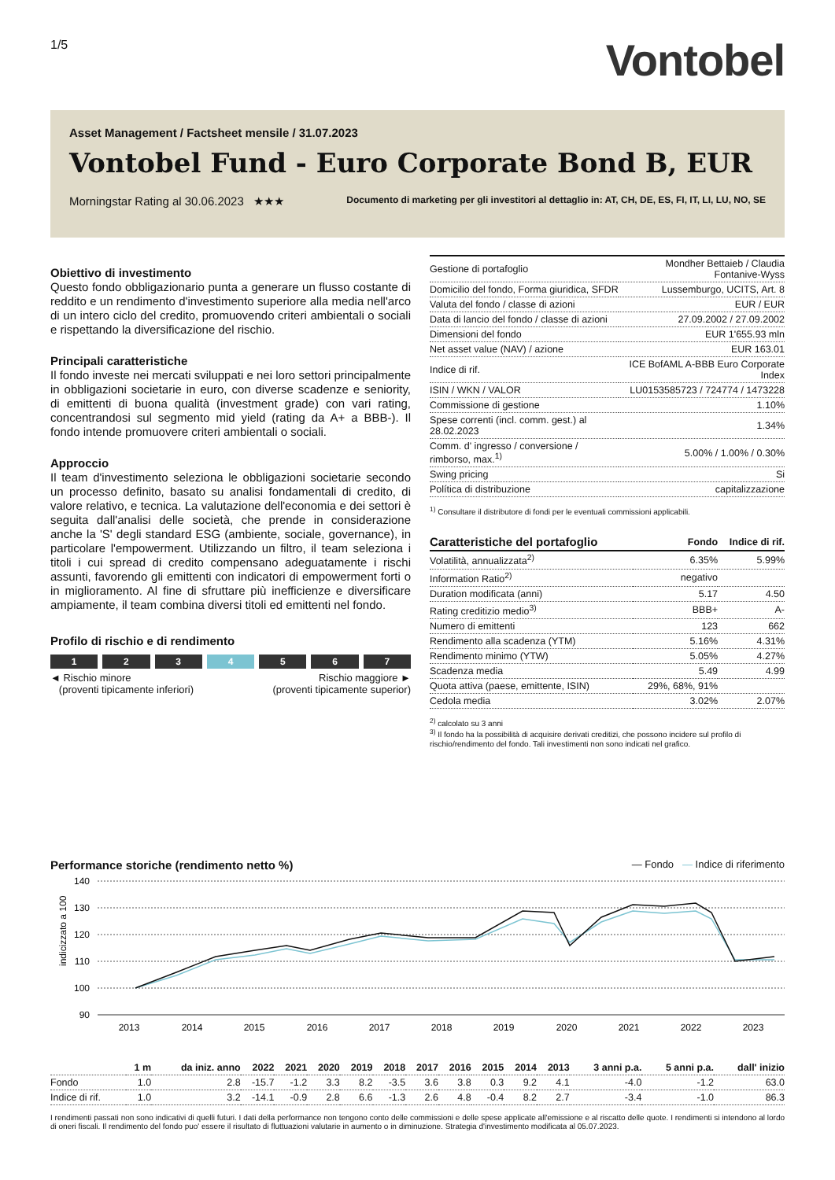1/5
Vontobel
Asset Management / Factsheet mensile / 31.07.2023
Vontobel Fund - Euro Corporate Bond B, EUR
Morningstar Rating al 30.06.2023 ★★★ Documento di marketing per gli investitori al dettaglio in: AT, CH, DE, ES, FI, IT, LI, LU, NO, SE
Obiettivo di investimento
Questo fondo obbligazionario punta a generare un flusso costante di reddito e un rendimento d'investimento superiore alla media nell'arco di un intero ciclo del credito, promuovendo criteri ambientali o sociali e rispettando la diversificazione del rischio.
Principali caratteristiche
Il fondo investe nei mercati sviluppati e nei loro settori principalmente in obbligazioni societarie in euro, con diverse scadenze e seniority, di emittenti di buona qualità (investment grade) con vari rating, concentrandosi sul segmento mid yield (rating da A+ a BBB-). Il fondo intende promuovere criteri ambientali o sociali.
Approccio
Il team d'investimento seleziona le obbligazioni societarie secondo un processo definito, basato su analisi fondamentali di credito, di valore relativo, e tecnica. La valutazione dell'economia e dei settori è seguita dall'analisi delle società, che prende in considerazione anche la 'S' degli standard ESG (ambiente, sociale, governance), in particolare l'empowerment. Utilizzando un filtro, il team seleziona i titoli i cui spread di credito compensano adeguatamente i rischi assunti, favorendo gli emittenti con indicatori di empowerment forti o in miglioramento. Al fine di sfruttare più inefficienze e diversificare ampiamente, il team combina diversi titoli ed emittenti nel fondo.
Profilo di rischio e di rendimento
1 2 3 4 5 6 7
◄ Rischio minore
(proventi tipicamente inferiori) Rischio maggiore ►
(proventi tipicamente superior)
| Gestione di portafoglio | Mondher Bettaieb / Claudia Fontanive-Wyss |
| Domicilio del fondo, Forma giuridica, SFDR | Lussemburgo, UCITS, Art. 8 |
| Valuta del fondo / classe di azioni | EUR / EUR |
| Data di lancio del fondo / classe di azioni | 27.09.2002 / 27.09.2002 |
| Dimensioni del fondo | EUR 1'655.93 mln |
| Net asset value (NAV) / azione | EUR 163.01 |
| Indice di rif. | ICE BofAML A-BBB Euro Corporate Index |
| ISIN / WKN / VALOR | LU0153585723 / 724774 / 1473228 |
| Commissione di gestione | 1.10% |
| Spese correnti (incl. comm. gest.) al 28.02.2023 | 1.34% |
| Comm. d' ingresso / conversione / rimborso, max.<sup>1)</sup> | 5.00% / 1.00% / 0.30% |
| Swing pricing | Si |
| Política di distribuzione | capitalizzazione |
<sup>1)</sup> Consultare il distributore di fondi per le eventuali commissioni applicabili.
| Caratteristiche del portafoglio | Fondo | Indice di rif. |
| --- | --- | --- |
| Volatilità, annualizzata<sup>2)</sup> | 6.35% | 5.99% |
| Information Ratio<sup>2)</sup> | negativo | |
| Duration modificata (anni) | 5.17 | 4.50 |
| Rating creditizio medio<sup>3)</sup> | BBB+ | A- |
| Numero di emittenti | 123 | 662 |
| Rendimento alla scadenza (YTM) | 5.16% | 4.31% |
| Rendimento minimo (YTW) | 5.05% | 4.27% |
| Scadenza media | 5.49 | 4.99 |
| Quota attiva (paese, emittente, ISIN) | 29%, 68%, 91% | |
| Cedola media | 3.02% | 2.07% |
<sup>2)</sup> calcolato su 3 anni
<sup>3)</sup> Il fondo ha la possibilità di acquisire derivati creditizi, che possono incidere sul profilo di rischio/rendimento del fondo. Tali investimenti non sono indicati nel grafico.
Performance storiche (rendimento netto %) — Fondo — Indice di riferimento
indicizzato a 100
140
130
120
110
100
90
2013
2014
2015
2016
2017
2018
2019
2020
2021
2022
2023
| | 1 m | da iniz. anno | 2022 | 2021 | 2020 | 2019 | 2018 | 2017 | 2016 | 2015 | 2014 | 2013 | 3 anni p.a. | 5 anni p.a. | dall' inizio |
| --- | --- | --- | --- | --- | --- | --- | --- | --- | --- | --- | --- | --- | --- | --- | --- |
| Fondo | 1.0 | 2.8 | -15.7 | -1.2 | 3.3 | 8.2 | -3.5 | 3.6 | 3.8 | 0.3 | 9.2 | 4.1 | -4.0 | -1.2 | 63.0 |
| Indice di rif. | 1.0 | 3.2 | -14.1 | -0.9 | 2.8 | 6.6 | -1.3 | 2.6 | 4.8 | -0.4 | 8.2 | 2.7 | -3.4 | -1.0 | 86.3 |
I rendimenti passati non sono indicativi di quelli futuri. I dati della performance non tengono conto delle commissioni e delle spese applicate all'emissione e al riscatto delle quote. I rendimenti si intendono al lordo di oneri fiscali. Il rendimento del fondo puo' essere il risultato di fluttuazioni valutarie in aumento o in diminuzione. Strategia d'investimento modificata al 05.07.2023.